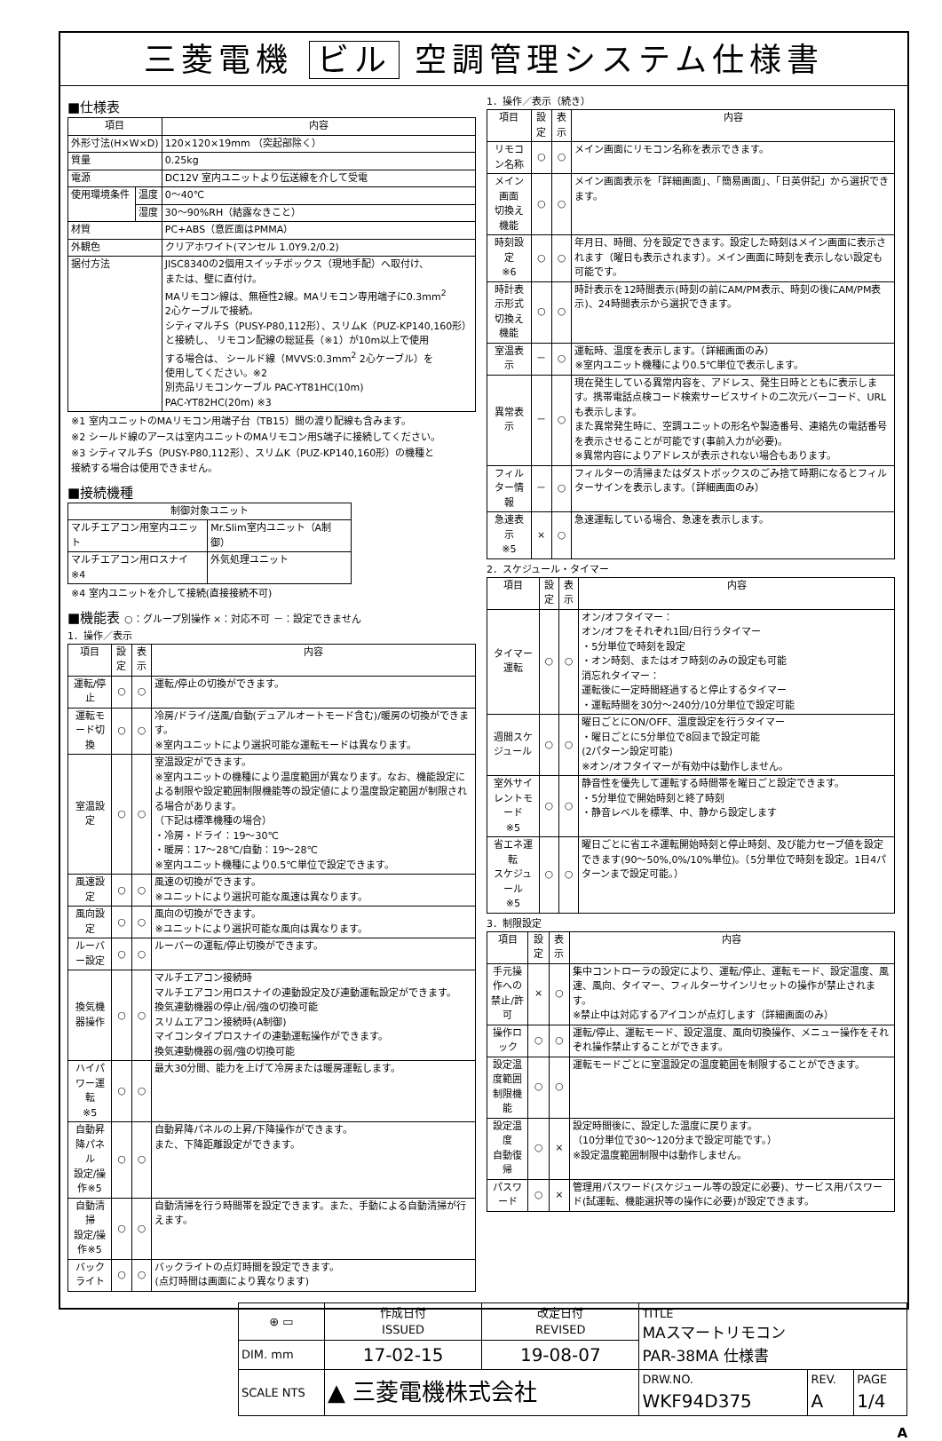三菱電機 ビル 空調管理システム仕様書
■仕様表
| 項目 | | 内容 |
| --- | --- | --- |
| 外形寸法(H×W×D) | | 120×120×19mm （突起部除く） |
| 質量 | | 0.25kg |
| 電源 | | DC12V 室内ユニットより伝送線を介して受電 |
| 使用環境条件 | 温度 | 0～40℃ |
| | 湿度 | 30～90%RH（結露なきこと） |
| 材質 | | PC+ABS（意匠面はPMMA） |
| 外観色 | | クリアホワイト(マンセル 1.0Y9.2/0.2) |
| 据付方法 | | JISC8340の2個用スイッチボックス（現地手配）へ取付け、 または、壁に直付け。 MAリモコン線は、無極性2線。MAリモコン専用端子に0.3mm<sup>2</sup> 2心ケーブルで接続。 シティマルチS（PUSY-P80,112形）、スリムK（PUZ-KP140,160形） と接続し、 リモコン配線の総延長（※1）が10m以上で使用 する場合は、 シールド線（MVVS:0.3mm<sup>2</sup> 2心ケーブル）を 使用してください。※2 別売品リモコンケーブル PAC-YT81HC(10m) PAC-YT82HC(20m) ※3 |
※1 室内ユニットのMAリモコン用端子台（TB15）間の渡り配線も含みます。
※2 シールド線のアースは室内ユニットのMAリモコン用S端子に接続してください。
※3 シティマルチS（PUSY-P80,112形）、スリムK（PUZ-KP140,160形）の機種と
接続する場合は使用できません。
■接続機種
| 制御対象ユニット | |
| --- | --- |
| マルチエアコン用室内ユニット | Mr.Slim室内ユニット（A制御） |
| マルチエアコン用ロスナイ ※4 | 外気処理ユニット |
※4 室内ユニットを介して接続(直接接続不可)
■機能表 ○：グループ別操作 ×：対応不可 －：設定できません
1．操作／表示
| 項目 | 設定 | 表示 | 内容 |
| --- | --- | --- | --- |
| 運転/停止 | ○ | ○ | 運転/停止の切換ができます。 |
| 運転モード切換 | ○ | ○ | 冷房/ドライ/送風/自動(デュアルオートモード含む)/暖房の切換ができます。 ※室内ユニットにより選択可能な運転モードは異なります。 |
| 室温設定 | ○ | ○ | 室温設定ができます。 ※室内ユニットの機種により温度範囲が異なります。なお、機能設定による制限や設定範囲制限機能等の設定値により温度設定範囲が制限される場合があります。 （下記は標準機種の場合） ・冷房・ドライ：19～30℃ ・暖房：17～28℃/自動：19～28℃ ※室内ユニット機種により0.5℃単位で設定できます。 |
| 風速設定 | ○ | ○ | 風速の切換ができます。 ※ユニットにより選択可能な風速は異なります。 |
| 風向設定 | ○ | ○ | 風向の切換ができます。 ※ユニットにより選択可能な風向は異なります。 |
| ルーバー設定 | ○ | ○ | ルーバーの運転/停止切換ができます。 |
| 換気機器操作 | ○ | ○ | マルチエアコン接続時 マルチエアコン用ロスナイの連動設定及び連動運転設定ができます。 換気連動機器の停止/弱/強の切換可能 スリムエアコン接続時(A制御) マイコンタイプロスナイの連動運転操作ができます。 換気連動機器の弱/強の切換可能 |
| ハイパワー運転 ※5 | ○ | ○ | 最大30分間、能力を上げて冷房または暖房運転します。 |
| 自動昇降パネル 設定/操作※5 | ○ | ○ | 自動昇降パネルの上昇/下降操作ができます。 また、下降距離設定ができます。 |
| 自動清掃 設定/操作※5 | ○ | ○ | 自動清掃を行う時間帯を設定できます。また、手動による自動清掃が行えます。 |
| バックライト | ○ | ○ | バックライトの点灯時間を設定できます。 (点灯時間は画面により異なります) |
1．操作／表示（続き）
| 項目 | 設定 | 表示 | 内容 |
| --- | --- | --- | --- |
| リモコン名称 | ○ | ○ | メイン画面にリモコン名称を表示できます。 |
| メイン画面 切換え機能 | ○ | ○ | メイン画面表示を「詳細画面」、「簡易画面」、「日英併記」から選択できます。 |
| 時刻設定 ※6 | ○ | ○ | 年月日、時間、分を設定できます。設定した時刻はメイン画面に表示されます（曜日も表示されます）。メイン画面に時刻を表示しない設定も可能です。 |
| 時計表示形式 切換え機能 | ○ | ○ | 時計表示を12時間表示(時刻の前にAM/PM表示、時刻の後にAM/PM表示)、24時間表示から選択できます。 |
| 室温表示 | － | ○ | 運転時、温度を表示します。（詳細画面のみ） ※室内ユニット機種により0.5℃単位で表示します。 |
| 異常表示 | － | ○ | 現在発生している異常内容を、アドレス、発生日時とともに表示します。携帯電話点検コード検索サービスサイトの二次元バーコード、URLも表示します。 また異常発生時に、空調ユニットの形名や製造番号、連絡先の電話番号を表示させることが可能です(事前入力が必要)。 ※異常内容によりアドレスが表示されない場合もあります。 |
| フィルター情報 | － | ○ | フィルターの清掃またはダストボックスのごみ捨て時期になるとフィルターサインを表示します。（詳細画面のみ） |
| 急速表示 ※5 | × | ○ | 急速運転している場合、急速を表示します。 |
2．スケジュール・タイマー
| 項目 | 設定 | 表示 | 内容 |
| --- | --- | --- | --- |
| タイマー運転 | ○ | ○ | オン/オフタイマー： オン/オフをそれぞれ1回/日行うタイマー ・5分単位で時刻を設定 ・オン時刻、またはオフ時刻のみの設定も可能 消忘れタイマー： 運転後に一定時間経過すると停止するタイマー ・運転時間を30分～240分/10分単位で設定可能 |
| 週間スケジュール | ○ | ○ | 曜日ごとにON/OFF、温度設定を行うタイマー ・曜日ごとに5分単位で8回まで設定可能 (2パターン設定可能) ※オン/オフタイマーが有効中は動作しません。 |
| 室外サイレントモード ※5 | ○ | ○ | 静音性を優先して運転する時間帯を曜日ごと設定できます。 ・5分単位で開始時刻と終了時刻 ・静音レベルを標準、中、静から設定します |
| 省エネ運転 スケジュール ※5 | ○ | ○ | 曜日ごとに省エネ運転開始時刻と停止時刻、及び能力セーブ値を設定できます(90～50%,0%/10%単位)。（5分単位で時刻を設定。1日4パターンまで設定可能。） |
3．制限設定
| 項目 | 設定 | 表示 | 内容 |
| --- | --- | --- | --- |
| 手元操作への 禁止/許可 | × | ○ | 集中コントローラの設定により、運転/停止、運転モード、設定温度、風速、風向、タイマー、フィルターサインリセットの操作が禁止されます。 ※禁止中は対応するアイコンが点灯します（詳細画面のみ） |
| 操作ロック | ○ | ○ | 運転/停止、運転モード、設定温度、風向切換操作、メニュー操作をそれぞれ操作禁止することができます。 |
| 設定温度範囲 制限機能 | ○ | ○ | 運転モードごとに室温設定の温度範囲を制限することができます。 |
| 設定温度 自動復帰 | ○ | × | 設定時間後に、設定した温度に戻ります。 （10分単位で30～120分まで設定可能です。） ※設定温度範囲制限中は動作しません。 |
| パスワード | ○ | × | 管理用パスワード(スケジュール等の設定に必要)、サービス用パスワード(試運転、機能選択等の操作に必要)が設定できます。 |
| ⊕ ▭ | 作成日付 ISSUED | 改定日付 REVISED | TITLE MAスマートリモコン PAR-38MA 仕様書 | | |
| DIM. mm | 17-02-15 | 19-08-07 | | | |
| SCALE NTS | ▲ 三菱電機株式会社 | | DRW.NO. WKF94D375 | REV. A | PAGE 1/4 |
A